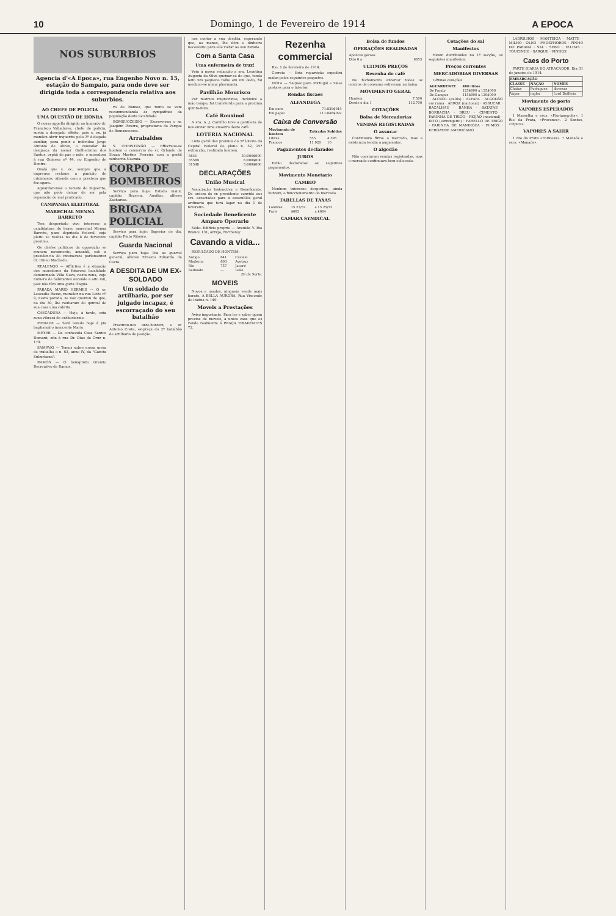10 Domingo, 1 de Fevereiro de 1914 A EPOCA
NOS SUBURBIOS
Agencia d'«A Epoca», rua Engenho Novo n. 15, estação do Sampaio, para onde deve ser dirigida toda a correspondencia relativa aos suburbios.
AO CHEFE DE POLICIA
UMA QUESTÃO DE HONRA
O nosso appello dirigido ao honrado dr. Francisco Valladares, chefe de policia, surtiu o desejado effeito, pois s. ex. já mandou abrir inquerito pelo 3º delegado auxiliar, para punir o individuo Jorge Antonio de Abreu, o causador da desgraça da menor Guilhermina dos Santos, orphã de pae e mãe, e moradora á rua Guinesa nº 44, no Engenho de Dentro.
Oxalá que s. ex., sempre que a imprensa reclame a punição de criminosos, attenda com a presteza que fez agora.
Aguardaremos o remate do inquerito, que não póde deixar de ser pela reparação do mal praticado.
CAMPANHA ELEITORAL
MARECHAL MENNA BARRETO
Tem despertado vivo interesse a candidatura do bravo marechal Menna Barreto, para deputado federal, cujo pleito se realisa no dia 8 de fevereiro proximo.
Os chefes politicos da opposição se reunem novamente, amanhã, sob a presidencia do intemerato parlamentar dr. Irineu Machado.
REALENGO — Afflictiva é a situação dos moradores da futurosa localidade denominada Villa Nova, nesta zona, cujo numero de habitantes ascende a oito mil, pois não têm uma gotta d'agua.
PARADA MARIO HERMES — O sr. Leocadio Rosas, morador na rua Leite nº 9, nesta parada, se nos queixou de que, no dia 30, lhe roubaram do quintal de sua casa uma cabrita.
CASCADURA — Hoje, á tarde, esta zona vibrará de enthusiasmo.
PIEDADE — Será levado hoje á pia baptismal o innocente Mario.
MEYER — Da conhecida Casa Santos Dumont, sita á rua Dr. Dias da Cruz n. 179.
SAMPAIO — Temos sobre nossa mesa de trabalho o n. 63, anno IV, da "Gazeta Suburbana".
RAMOS — O bemquisto Gremio Recreativo de Ramos.
vo de Ramos, que tanto se vem recommendando ás sympathias da população desta localidade.
BOMSUCCESSO — Escreve-nos o sr. Joaquim Pereira, proprietario do Parque de Bomsuccesso.
Arrabaldes
S. CHRISTOVÃO — Effectuou-se hontem o consorcio do sr. Orlando de Souza Martins Ferreira com a gentil senhorita Noemia.
CORPO DE BOMBEIROS
Serviço para hoje: Estado maior, capitão Bezerra. Auxiliar, alferes Zacharias.
BRIGADA POLICIAL
Serviço para hoje: Superior de dia, capitão Pinto Ribeiro.
Guarda Nacional
Serviço para hoje: Dia ao quartel general, alferes Ernesto Eduardo da Costa.
A DESDITA DE UM EX-SOLDADO
Um soldado de artilharia, por ser julgado incapaz, é escorraçado do seu batalhão
Procurou-nos ante-hontem, o sr. Antonio Costa, ex-praça do 2º batalhão de artilharia de posição.
nos contar a sua desdita, esperando que, ao menos, lhe dêm o dinheiro necessario para elle voltar ao seu Estado.
Com a Santa Casa
Uma enfermeira de truz!
Veiu á nossa redacção a sra. Leontina Augusta da Silva queixar-se de que, tendo leito um pequeno talho em um dedo, foi medicar-se numa pharmacia.
Pavilhão Mourisco
Por motivos imprevistos, inclusivé o máo tempo, foi transferida para a proxima quinta-feira.
Café Rouxinol
A sra. A. J. Carrilho teve a gentileza de nos enviar uma amostra deste café.
LOTERIA NACIONAL
Lista geral dos premios da 5ª loteria da Capital Federal do plano n. 32, 25ª extracção, realizada hontem.
| 5641 | 50:000$000 |
| 35589 | 6:000$000 |
| 31548 | 5:000$000 |
DECLARAÇÕES
União Musical
Associação Instructiva e Beneficente. De ordem do sr. presidente convido aos srs. associados para a assembléa geral ordinaria que terá logar no dia 1 de fevereiro.
Sociedade Beneficente Amparo Operario
Séde: Edificio proprio — Avenida V. Rio Branco 131, antigo, Nictheroy.
Cavando a vida...
RESULTADO DE HONTEM:
| Antigo | 641 | Cavallo |
| Moderno | 603 | Avetruz |
| Rio | 757 | Jacaré |
| Salteado | — | Leão |
Zé da Sorte.
MOVEIS
Novos e usados, ninguem vende mais barato. A BELLA AURORA. Rua Visconde de Itaúna n. 149.
Moveis a Prestações
Aviso importante. Para ler e saber quem precisa de moveis, a unica casa que os vende realmente á PRAÇA TIRADENTES 72.
Rezenha commercial
Rio, 1 de fevereiro de 1914.
Correio — Esta repartição expedirá malas pelos seguintes paquetes.
NOTA — Saques para Portugal e vales postaes para o interior.
Rendas fiscaes
ALFANDEGA
| Em ouro | 71:839$915 |
| Em papel | 111:848$092 |
Caixa de Conversão
| Movimento de hontem | Entradas | Sahidas |
| --- | --- | --- |
| Libras | 555 | 4.395 |
| Francos | 11.920 | 10 |
Pagamentos declarados
JUROS
Estão declarados os seguintes pagamentos.
Movimento Monetario
CAMBIO
Nenhum interesse despertou, ainda hontem, o funccionamento do mercado.
TABELLAS DE TAXAS
| Londres | 15 27/32 | a 15 25/32 |
| Paris | $602 | a $604 |
CAMARA SYNDICAL
Bolsa de fundos
OPERAÇÕES REALISADAS
| Apolices geraes | |
| Dito 6 a | 8853 |
ULTIMOS PREÇOS
Resenha do café
No fechamento anterior todos os centros de consumo estiveram na baixa.
MOVIMENTO GERAL
| Hontem | 7.500 |
| Desde o dia 1 | 112.700 |
COTAÇÕES
Bolsa de Mercadorias
VENDAS REGISTRADAS
O assucar
Continuava firme o mercado, mas a existencia tendia a augmentar.
O algodão
Não constaram vendas registradas, mas o mercado continuava bem collocado.
Cotações do sal
Manifestos
Foram distribuidos na 1ª secção, os seguintes manifestos.
Preços correntes
MERCADORIAS DIVERSAS
Ultimas cotações
| AGUARDENTE | 480 litros |
| --- | --- |
| De Paraty | 125$000 a 135$000 |
| De Campos | 115$000 a 120$000 |
ALCOOL (caldo) · ALFAFA · ALGODÃO em rama · ARROZ (nacional) · ASSUCAR · BACALHAU · BANHA · BATATAS · BORRACHA · BREU · CIMENTO · FARINHA DE TRIGO · FEIJÃO (nacional) · DITO (estrangeiro) · FARELLO DE TRIGO · FARINHA DE MANDIOCA · FUMOS · KEROZENE AMERICANO
LADRILHOS · MANTEIGA · MATTE · MILHO · OLEO · PHOSPHOROS · PINHO DO PARANÁ · SAL · SEBO · TELHAS · TOUCINHO · XARQUE · VINHOS
Caes do Porto
PARTE DIARIA DO ATRACADOR. Dia 31 de janeiro de 1914.
| EMBARCAÇÃO | | |
| --- | --- | --- |
| CLASSE | NAÇÃO | NOMES |
| Chatas | Portuguez | diversas |
| Vapor | inglez | Lord Dufferin |
Movimento do porto
VAPORES ESPERADOS
1 Marselha e escs. «Florianopolis». 1 Rio da Prata, «Provence». 2 Santos, «Tijuca».
VAPORES A SAHIR
1 Rio da Prata «Formosa». 7 Manaós e escs. «Manaós».